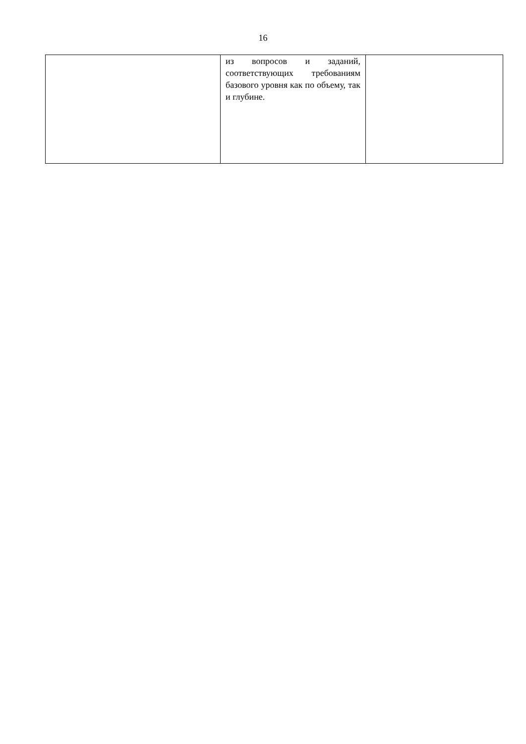16
| | из вопросов и заданий, соответствующих требованиям базового уровня как по объему, так и глубине. | |